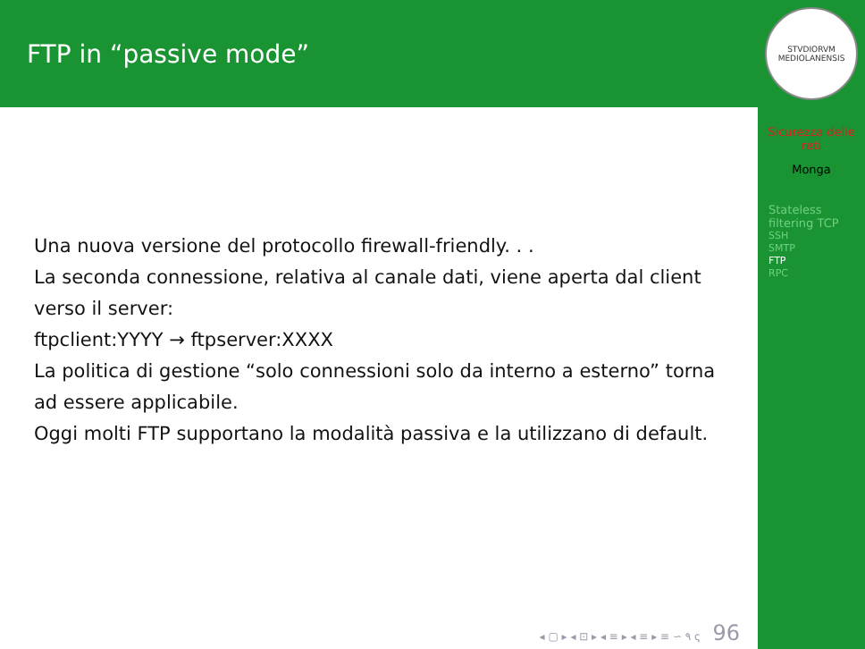FTP in “passive mode”
Una nuova versione del protocollo firewall-friendly. . .
La seconda connessione, relativa al canale dati, viene aperta dal client verso il server:
ftpclient:YYYY → ftpserver:XXXX
La politica di gestione “solo connessioni solo da interno a esterno” torna ad essere applicabile.
Oggi molti FTP supportano la modalità passiva e la utilizzano di default.
◂ ▢ ▸ ◂ ⊡ ▸ ◂ ≡ ▸ ◂ ≡ ▸ ≡ ∽ ۹ ҁ 96
STVDIORVM MEDIOLANENSIS
Sicurezza delle reti
Monga
Stateless filtering TCP
SSH
SMTP
FTP
RPC